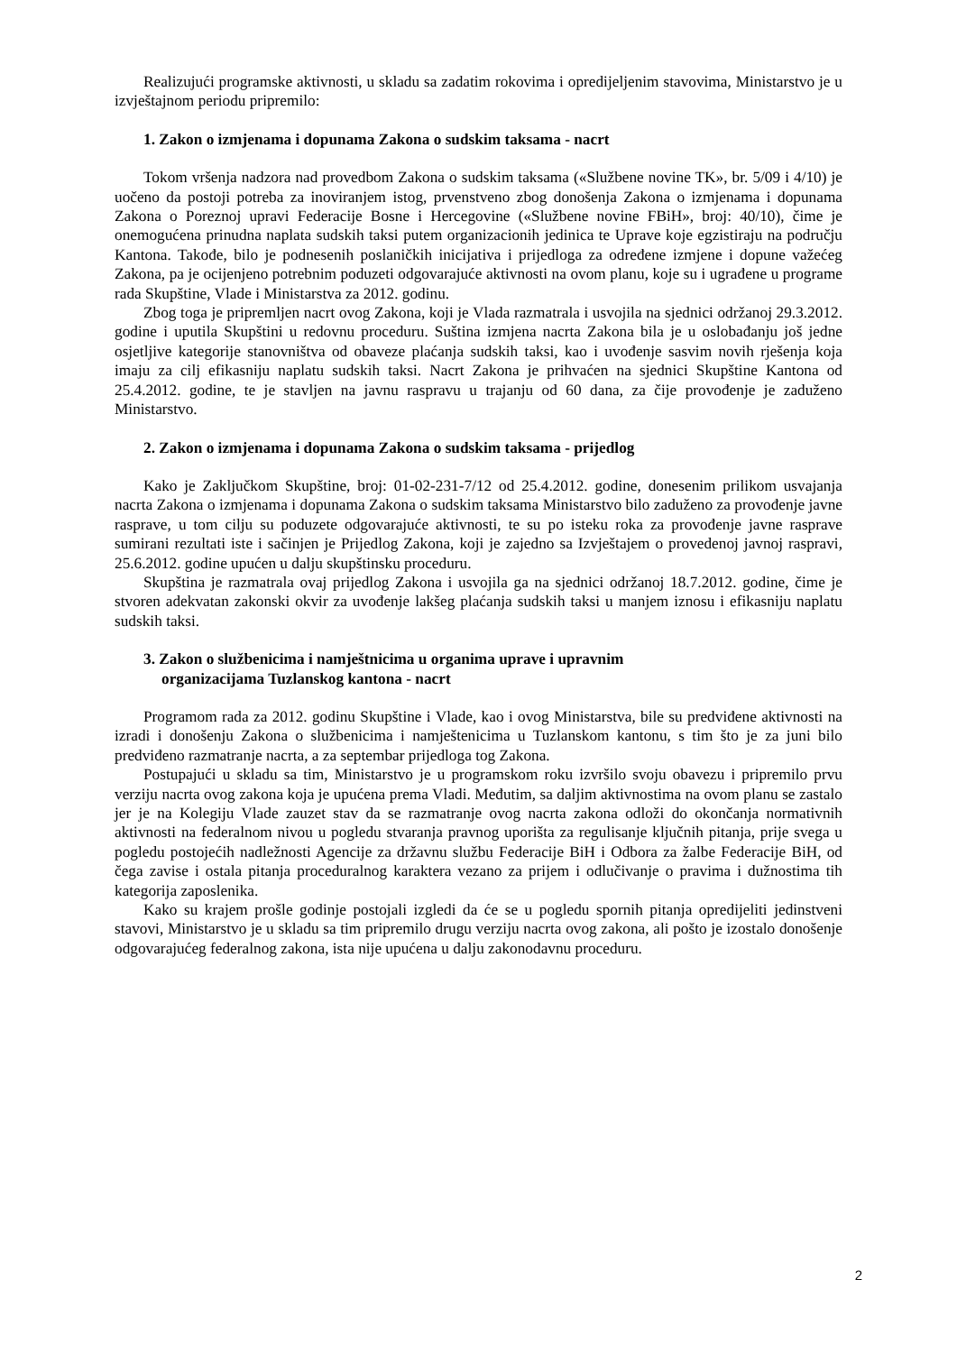Realizujući programske aktivnosti, u skladu sa zadatim rokovima i opredijeljenim stavovima, Ministarstvo je u izvještajnom periodu pripremilo:
1. Zakon o izmjenama i dopunama Zakona o sudskim taksama - nacrt
Tokom vršenja nadzora nad provedbom Zakona o sudskim taksama («Službene novine TK», br. 5/09 i 4/10) je uočeno da postoji potreba za inoviranjem istog, prvenstveno zbog donošenja Zakona o izmjenama i dopunama Zakona o Poreznoj upravi Federacije Bosne i Hercegovine («Službene novine FBiH», broj: 40/10), čime je onemogućena prinudna naplata sudskih taksi putem organizacionih jedinica te Uprave koje egzistiraju na području Kantona. Takođe, bilo je podnesenih poslaničkih inicijativa i prijedloga za određene izmjene i dopune važećeg Zakona, pa je ocijenjeno potrebnim poduzeti odgovarajuće aktivnosti na ovom planu, koje su i ugrađene u programe rada Skupštine, Vlade i Ministarstva za 2012. godinu.
Zbog toga je pripremljen nacrt ovog Zakona, koji je Vlada razmatrala i usvojila na sjednici održanoj 29.3.2012. godine i uputila Skupštini u redovnu proceduru. Suština izmjena nacrta Zakona bila je u oslobađanju još jedne osjetljive kategorije stanovništva od obaveze plaćanja sudskih taksi, kao i uvođenje sasvim novih rješenja koja imaju za cilj efikasniju naplatu sudskih taksi. Nacrt Zakona je prihvaćen na sjednici Skupštine Kantona od 25.4.2012. godine, te je stavljen na javnu raspravu u trajanju od 60 dana, za čije provođenje je zaduženo Ministarstvo.
2. Zakon o izmjenama i dopunama Zakona o sudskim taksama - prijedlog
Kako je Zaključkom Skupštine, broj: 01-02-231-7/12 od 25.4.2012. godine, donesenim prilikom usvajanja nacrta Zakona o izmjenama i dopunama Zakona o sudskim taksama Ministarstvo bilo zaduženo za provođenje javne rasprave, u tom cilju su poduzete odgovarajuće aktivnosti, te su po isteku roka za provođenje javne rasprave sumirani rezultati iste i sačinjen je Prijedlog Zakona, koji je zajedno sa Izvještajem o provedenoj javnoj raspravi, 25.6.2012. godine upućen u dalju skupštinsku proceduru.
Skupština je razmatrala ovaj prijedlog Zakona i usvojila ga na sjednici održanoj 18.7.2012. godine, čime je stvoren adekvatan zakonski okvir za uvođenje lakšeg plaćanja sudskih taksi u manjem iznosu i efikasniju naplatu sudskih taksi.
3. Zakon o službenicima i namještnicima u organima uprave i upravnim
organizacijama Tuzlanskog kantona - nacrt
Programom rada za 2012. godinu Skupštine i Vlade, kao i ovog Ministarstva, bile su predviđene aktivnosti na izradi i donošenju Zakona o službenicima i namještenicima u Tuzlanskom kantonu, s tim što je za juni bilo predviđeno razmatranje nacrta, a za septembar prijedloga tog Zakona.
Postupajući u skladu sa tim, Ministarstvo je u programskom roku izvršilo svoju obavezu i pripremilo prvu verziju nacrta ovog zakona koja je upućena prema Vladi. Međutim, sa daljim aktivnostima na ovom planu se zastalo jer je na Kolegiju Vlade zauzet stav da se razmatranje ovog nacrta zakona odloži do okončanja normativnih aktivnosti na federalnom nivou u pogledu stvaranja pravnog uporišta za regulisanje ključnih pitanja, prije svega u pogledu postojećih nadležnosti Agencije za državnu službu Federacije BiH i Odbora za žalbe Federacije BiH, od čega zavise i ostala pitanja proceduralnog karaktera vezano za prijem i odlučivanje o pravima i dužnostima tih kategorija zaposlenika.
Kako su krajem prošle godinje postojali izgledi da će se u pogledu spornih pitanja opredijeliti jedinstveni stavovi, Ministarstvo je u skladu sa tim pripremilo drugu verziju nacrta ovog zakona, ali pošto je izostalo donošenje odgovarajućeg federalnog zakona, ista nije upućena u dalju zakonodavnu proceduru.
2